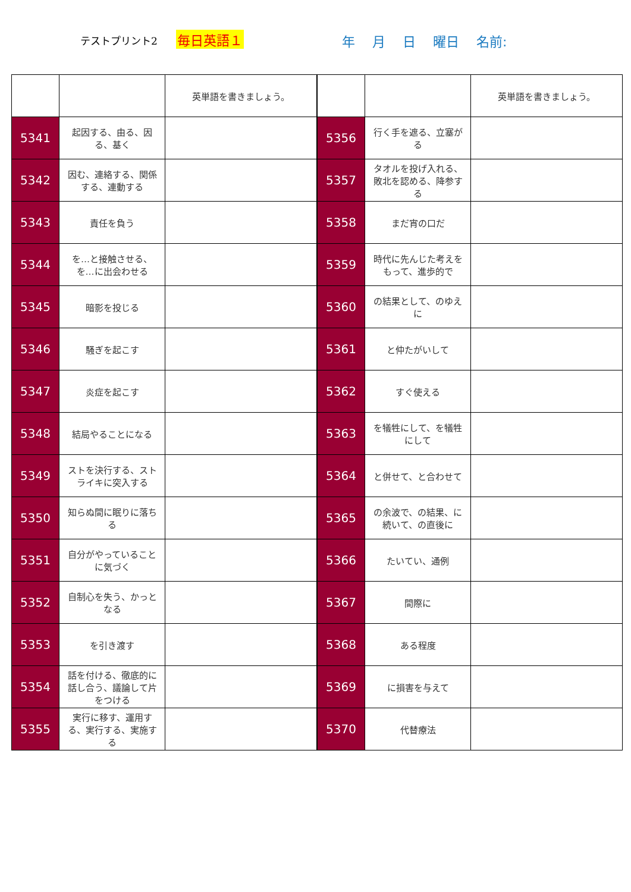テストプリント2 毎日英語１ 年 月 日 曜日 名前:
| | | 英単語を書きましょう。 |
| 5341 | 起因する、由る、因る、基く | |
| 5342 | 因む、連絡する、関係する、連動する | |
| 5343 | 責任を負う | |
| 5344 | を…と接触させる、を…に出会わせる | |
| 5345 | 暗影を投じる | |
| 5346 | 騒ぎを起こす | |
| 5347 | 炎症を起こす | |
| 5348 | 結局やることになる | |
| 5349 | ストを決行する、ストライキに突入する | |
| 5350 | 知らぬ間に眠りに落ちる | |
| 5351 | 自分がやっていることに気づく | |
| 5352 | 自制心を失う、かっとなる | |
| 5353 | を引き渡す | |
| 5354 | 話を付ける、徹底的に話し合う、議論して片をつける | |
| 5355 | 実行に移す、運用する、実行する、実施する | |
| | | 英単語を書きましょう。 |
| 5356 | 行く手を遮る、立塞がる | |
| 5357 | タオルを投げ入れる、敗北を認める、降参する | |
| 5358 | まだ宵の口だ | |
| 5359 | 時代に先んじた考えをもって、進歩的で | |
| 5360 | の結果として、のゆえに | |
| 5361 | と仲たがいして | |
| 5362 | すぐ使える | |
| 5363 | を犠牲にして、を犠牲にして | |
| 5364 | と併せて、と合わせて | |
| 5365 | の余波で、の結果、に続いて、の直後に | |
| 5366 | たいてい、通例 | |
| 5367 | 間際に | |
| 5368 | ある程度 | |
| 5369 | に損害を与えて | |
| 5370 | 代替療法 | |